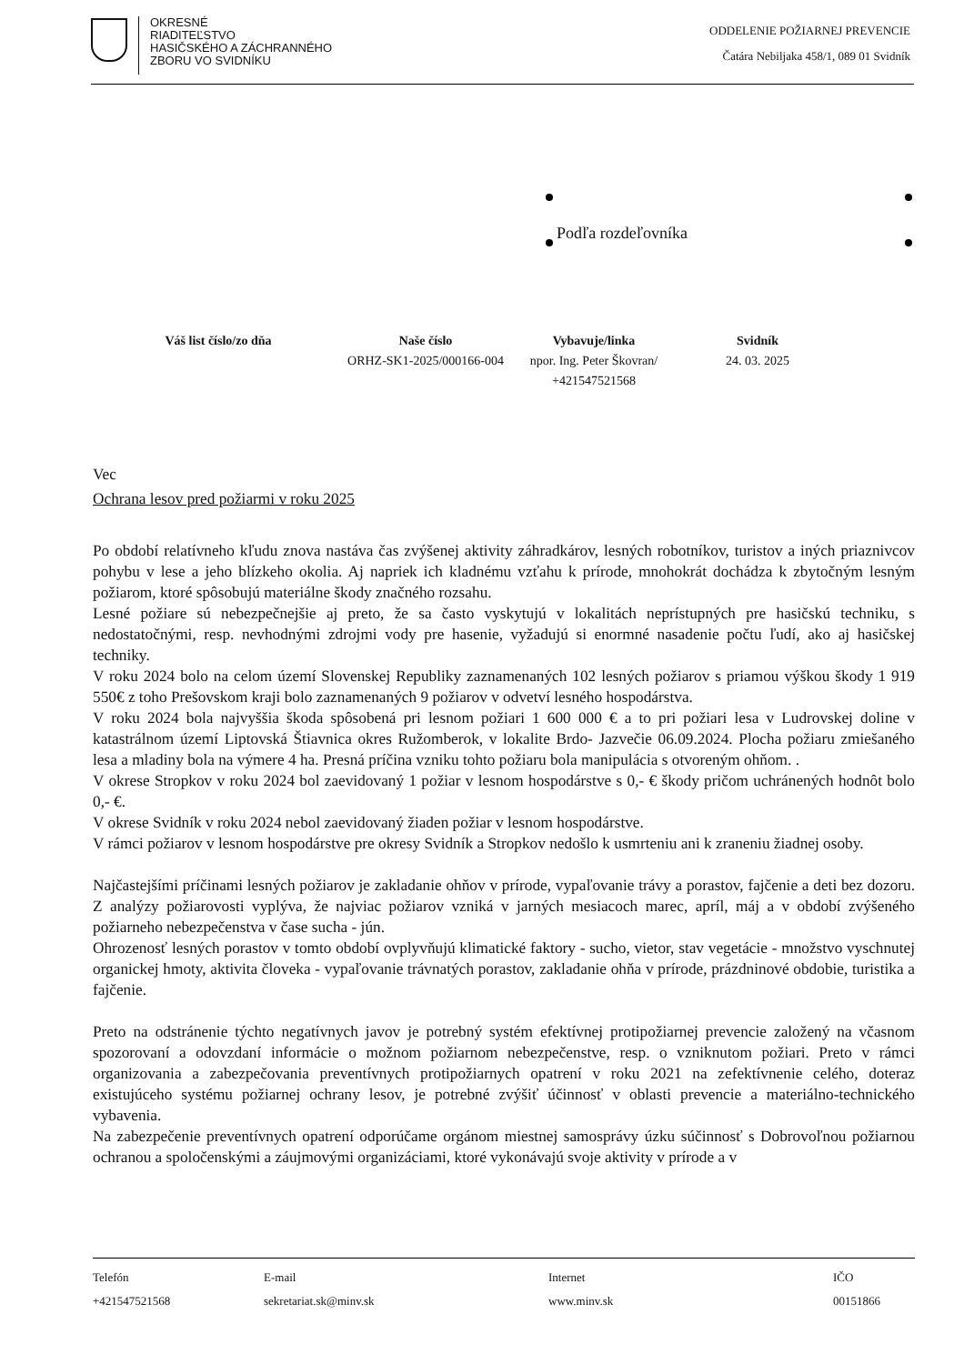OKRESNÉ
RIADITEĽSTVO
HASIČSKÉHO A ZÁCHRANNÉHO
ZBORU VO SVIDNÍKU
ODDELENIE POŽIARNEJ PREVENCIE
Čatára Nebiljaka 458/1, 089 01 Svidník
Podľa rozdeľovníka
Váš list číslo/zo dňa Naše číslo
ORHZ-SK1-2025/000166-004
Vybavuje/linka
npor. Ing. Peter Škovran/
+421547521568
Svidník
24. 03. 2025
Vec
Ochrana lesov pred požiarmi v roku 2025
Po období relatívneho kľudu znova nastáva čas zvýšenej aktivity záhradkárov, lesných robotníkov, turistov a iných priaznivcov pohybu v lese a jeho blízkeho okolia. Aj napriek ich kladnému vzťahu k prírode, mnohokrát dochádza k zbytočným lesným požiarom, ktoré spôsobujú materiálne škody značného rozsahu.
Lesné požiare sú nebezpečnejšie aj preto, že sa často vyskytujú v lokalitách neprístupných pre hasičskú techniku, s nedostatočnými, resp. nevhodnými zdrojmi vody pre hasenie, vyžadujú si enormné nasadenie počtu ľudí, ako aj hasičskej techniky.
V roku 2024 bolo na celom území Slovenskej Republiky zaznamenaných 102 lesných požiarov s priamou výškou škody 1 919 550€ z toho Prešovskom kraji bolo zaznamenaných 9 požiarov v odvetví lesného hospodárstva.
V roku 2024 bola najvyššia škoda spôsobená pri lesnom požiari 1 600 000 € a to pri požiari lesa v Ludrovskej doline v katastrálnom území Liptovská Štiavnica okres Ružomberok, v lokalite Brdo- Jazvečie 06.09.2024. Plocha požiaru zmiešaného lesa a mladiny bola na výmere 4 ha. Presná príčina vzniku tohto požiaru bola manipulácia s otvoreným ohňom. .
V okrese Stropkov v roku 2024 bol zaevidovaný 1 požiar v lesnom hospodárstve s 0,- € škody pričom uchránených hodnôt bolo 0,- €.
V okrese Svidník v roku 2024 nebol zaevidovaný žiaden požiar v lesnom hospodárstve.
V rámci požiarov v lesnom hospodárstve pre okresy Svidník a Stropkov nedošlo k usmrteniu ani k zraneniu žiadnej osoby.
Najčastejšími príčinami lesných požiarov je zakladanie ohňov v prírode, vypaľovanie trávy a porastov, fajčenie a deti bez dozoru. Z analýzy požiarovosti vyplýva, že najviac požiarov vzniká v jarných mesiacoch marec, apríl, máj a v období zvýšeného požiarneho nebezpečenstva v čase sucha - jún.
Ohrozenosť lesných porastov v tomto období ovplyvňujú klimatické faktory - sucho, vietor, stav vegetácie - množstvo vyschnutej organickej hmoty, aktivita človeka - vypaľovanie trávnatých porastov, zakladanie ohňa v prírode, prázdninové obdobie, turistika a fajčenie.
Preto na odstránenie týchto negatívnych javov je potrebný systém efektívnej protipožiarnej prevencie založený na včasnom spozorovaní a odovzdaní informácie o možnom požiarnom nebezpečenstve, resp. o vzniknutom požiari. Preto v rámci organizovania a zabezpečovania preventívnych protipožiarnych opatrení v roku 2021 na zefektívnenie celého, doteraz existujúceho systému požiarnej ochrany lesov, je potrebné zvýšiť účinnosť v oblasti prevencie a materiálno-technického vybavenia.
Na zabezpečenie preventívnych opatrení odporúčame orgánom miestnej samosprávy úzku súčinnosť s Dobrovoľnou požiarnou ochranou a spoločenskými a záujmovými organizáciami, ktoré vykonávajú svoje aktivity v prírode a v
Telefón
+421547521568
E-mail
sekretariat.sk@minv.sk
Internet
www.minv.sk
IČO
00151866